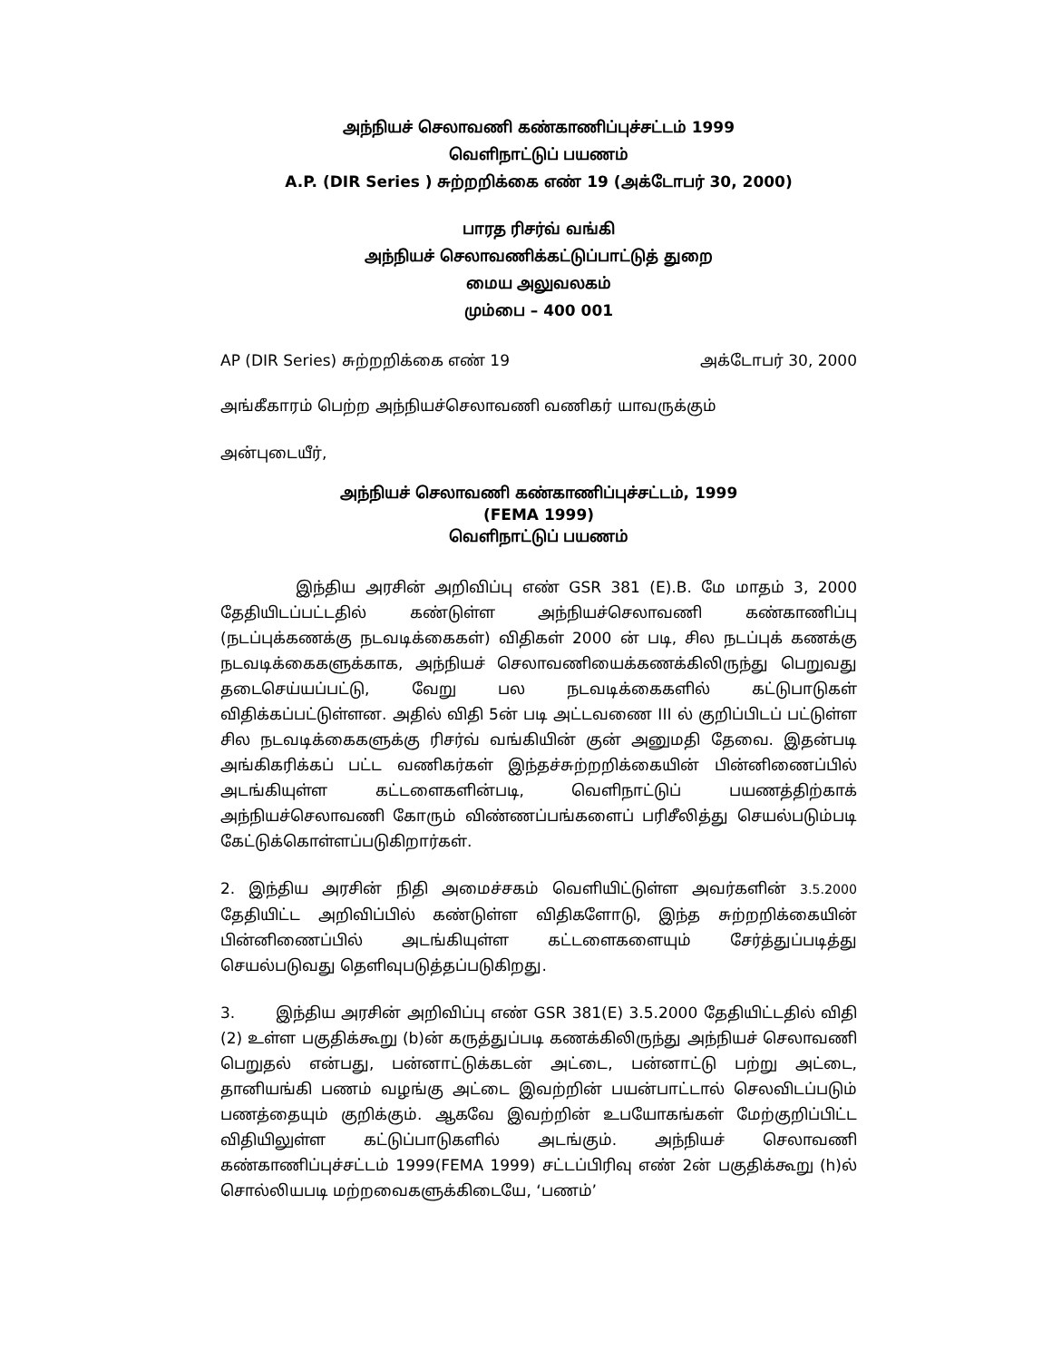அந்நியச் செலாவணி கண்காணிப்புச்சட்டம் 1999
வெளிநாட்டுப் பயணம்
A.P. (DIR Series ) சுற்றறிக்கை எண் 19 (அக்டோபர் 30, 2000)
பாரத ரிசர்வ் வங்கி
அந்நியச் செலாவணிக்கட்டுப்பாட்டுத் துறை
மைய அலுவலகம்
மும்பை – 400 001
AP (DIR Series) சுற்றறிக்கை எண் 19 அக்டோபர் 30, 2000
அங்கீகாரம் பெற்ற அந்நியச்செலாவணி வணிகர் யாவருக்கும்
அன்புடையீர்,
அந்நியச் செலாவணி கண்காணிப்புச்சட்டம், 1999
(FEMA 1999)
வெளிநாட்டுப் பயணம்
இந்திய அரசின் அறிவிப்பு எண் GSR 381 (E).B. மே மாதம் 3, 2000 தேதியிடப்பட்டதில் கண்டுள்ள அந்நியச்செலாவணி கண்காணிப்பு (நடப்புக்கணக்கு நடவடிக்கைகள்) விதிகள் 2000 ன் படி, சில நடப்புக் கணக்கு நடவடிக்கைகளுக்காக, அந்நியச் செலாவணியைக்கணக்கிலிருந்து பெறுவது தடைசெய்யப்பட்டு, வேறு பல நடவடிக்கைகளில் கட்டுபாடுகள் விதிக்கப்பட்டுள்ளன. அதில் விதி 5ன் படி அட்டவணை III ல் குறிப்பிடப் பட்டுள்ள சில நடவடிக்கைகளுக்கு ரிசர்வ் வங்கியின் குன் அனுமதி தேவை. இதன்படி அங்கிகரிக்கப் பட்ட வணிகர்கள் இந்தச்சுற்றறிக்கையின் பின்னிணைப்பில் அடங்கியுள்ள கட்டளைகளின்படி, வெளிநாட்டுப் பயணத்திற்காக் அந்நியச்செலாவணி கோரும் விண்ணப்பங்களைப் பரிசீலித்து செயல்படும்படி கேட்டுக்கொள்ளப்படுகிறார்கள்.
2. இந்திய அரசின் நிதி அமைச்சகம் வெளியிட்டுள்ள அவர்களின் 3.5.2000 தேதியிட்ட அறிவிப்பில் கண்டுள்ள விதிகளோடு, இந்த சுற்றறிக்கையின் பின்னிணைப்பில் அடங்கியுள்ள கட்டளைகளையும் சேர்த்துப்படித்து செயல்படுவது தெளிவுபடுத்தப்படுகிறது.
3. இந்திய அரசின் அறிவிப்பு எண் GSR 381(E) 3.5.2000 தேதியிட்டதில் விதி (2) உள்ள பகுதிக்கூறு (b)ன் கருத்துப்படி கணக்கிலிருந்து அந்நியச் செலாவணி பெறுதல் என்பது, பன்னாட்டுக்கடன் அட்டை, பன்னாட்டு பற்று அட்டை, தானியங்கி பணம் வழங்கு அட்டை இவற்றின் பயன்பாட்டால் செலவிடப்படும் பணத்தையும் குறிக்கும். ஆகவே இவற்றின் உபயோகங்கள் மேற்குறிப்பிட்ட விதியிலுள்ள கட்டுப்பாடுகளில் அடங்கும். அந்நியச் செலாவணி கண்காணிப்புச்சட்டம் 1999(FEMA 1999) சட்டப்பிரிவு எண் 2ன் பகுதிக்கூறு (h)ல் சொல்லியபடி மற்றவைகளுக்கிடையே, ‘பணம்’